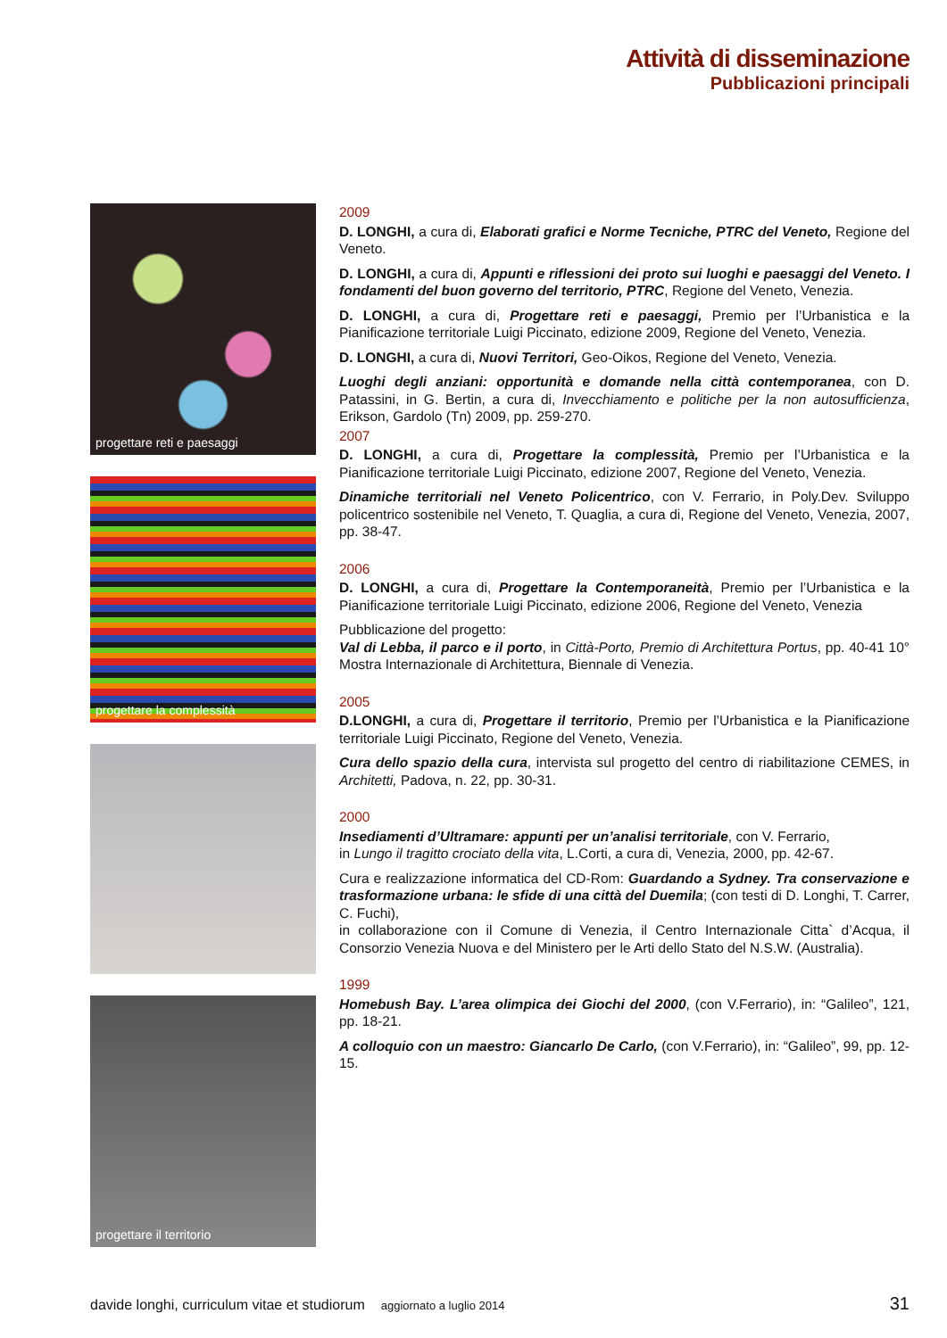Attività di disseminazione
Pubblicazioni principali
progettare reti e paesaggi
progettare la complessità
progettare il territorio
2009
D. LONGHI, a cura di, Elaborati grafici e Norme Tecniche, PTRC del Veneto, Regione del Veneto.
D. LONGHI, a cura di, Appunti e riflessioni dei proto sui luoghi e paesaggi del Veneto. I fondamenti del buon governo del territorio, PTRC, Regione del Veneto, Venezia.
D. LONGHI, a cura di, Progettare reti e paesaggi, Premio per l’Urbanistica e la Pianificazione territoriale Luigi Piccinato, edizione 2009, Regione del Veneto, Venezia.
D. LONGHI, a cura di, Nuovi Territori, Geo-Oikos, Regione del Veneto, Venezia.
Luoghi degli anziani: opportunità e domande nella città contemporanea, con D. Patassini, in G. Bertin, a cura di, Invecchiamento e politiche per la non autosufficienza, Erikson, Gardolo (Tn) 2009, pp. 259-270.
2007
D. LONGHI, a cura di, Progettare la complessità, Premio per l’Urbanistica e la Pianificazione territoriale Luigi Piccinato, edizione 2007, Regione del Veneto, Venezia.
Dinamiche territoriali nel Veneto Policentrico, con V. Ferrario, in Poly.Dev. Sviluppo policentrico sostenibile nel Veneto, T. Quaglia, a cura di, Regione del Veneto, Venezia, 2007, pp. 38-47.
2006
D. LONGHI, a cura di, Progettare la Contemporaneità, Premio per l’Urbanistica e la Pianificazione territoriale Luigi Piccinato, edizione 2006, Regione del Veneto, Venezia
Pubblicazione del progetto:
Val di Lebba, il parco e il porto, in Città-Porto, Premio di Architettura Portus, pp. 40-41 10° Mostra Internazionale di Architettura, Biennale di Venezia.
2005
D.LONGHI, a cura di, Progettare il territorio, Premio per l’Urbanistica e la Pianificazione territoriale Luigi Piccinato, Regione del Veneto, Venezia.
Cura dello spazio della cura, intervista sul progetto del centro di riabilitazione CEMES, in Architetti, Padova, n. 22, pp. 30-31.
2000
Insediamenti d’Ultramare: appunti per un’analisi territoriale, con V. Ferrario,
in Lungo il tragitto crociato della vita, L.Corti, a cura di, Venezia, 2000, pp. 42-67.
Cura e realizzazione informatica del CD-Rom: Guardando a Sydney. Tra conservazione e trasformazione urbana: le sfide di una città del Duemila; (con testi di D. Longhi, T. Carrer, C. Fuchi),
in collaborazione con il Comune di Venezia, il Centro Internazionale Citta` d’Acqua, il Consorzio Venezia Nuova e del Ministero per le Arti dello Stato del N.S.W. (Australia).
1999
Homebush Bay. L’area olimpica dei Giochi del 2000, (con V.Ferrario), in: “Galileo”, 121, pp. 18-21.
A colloquio con un maestro: Giancarlo De Carlo, (con V.Ferrario), in: “Galileo”, 99, pp. 12-15.
davide longhi, curriculum vitae et studiorum aggiornato a luglio 2014 31